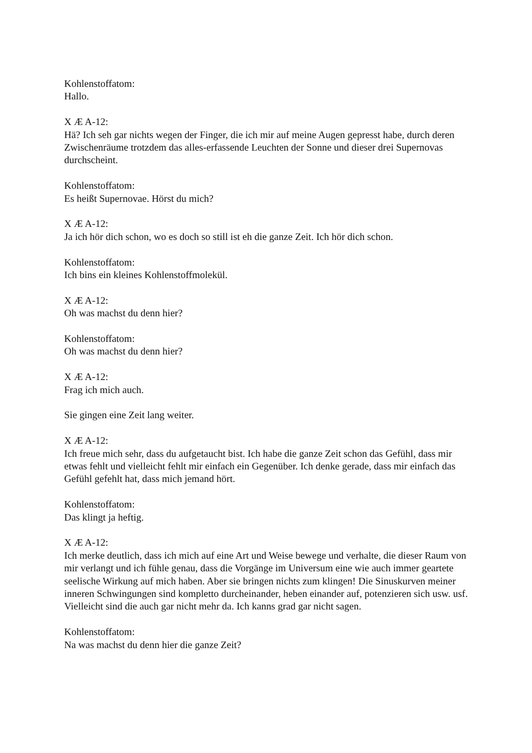Kohlenstoffatom:
Hallo.
X Æ A-12:
Hä? Ich seh gar nichts wegen der Finger, die ich mir auf meine Augen gepresst habe, durch deren Zwischenräume trotzdem das alles-erfassende Leuchten der Sonne und dieser drei Supernovas durchscheint.
Kohlenstoffatom:
Es heißt Supernovae. Hörst du mich?
X Æ A-12:
Ja ich hör dich schon, wo es doch so still ist eh die ganze Zeit. Ich hör dich schon.
Kohlenstoffatom:
Ich bins ein kleines Kohlenstoffmolekül.
X Æ A-12:
Oh was machst du denn hier?
Kohlenstoffatom:
Oh was machst du denn hier?
X Æ A-12:
Frag ich mich auch.
Sie gingen eine Zeit lang weiter.
X Æ A-12:
Ich freue mich sehr, dass du aufgetaucht bist. Ich habe die ganze Zeit schon das Gefühl, dass mir etwas fehlt und vielleicht fehlt mir einfach ein Gegenüber. Ich denke gerade, dass mir einfach das Gefühl gefehlt hat, dass mich jemand hört.
Kohlenstoffatom:
Das klingt ja heftig.
X Æ A-12:
Ich merke deutlich, dass ich mich auf eine Art und Weise bewege und verhalte, die dieser Raum von mir verlangt und ich fühle genau, dass die Vorgänge im Universum eine wie auch immer geartete seelische Wirkung auf mich haben. Aber sie bringen nichts zum klingen! Die Sinuskurven meiner inneren Schwingungen sind kompletto durcheinander, heben einander auf, potenzieren sich usw. usf. Vielleicht sind die auch gar nicht mehr da. Ich kanns grad gar nicht sagen.
Kohlenstoffatom:
Na was machst du denn hier die ganze Zeit?